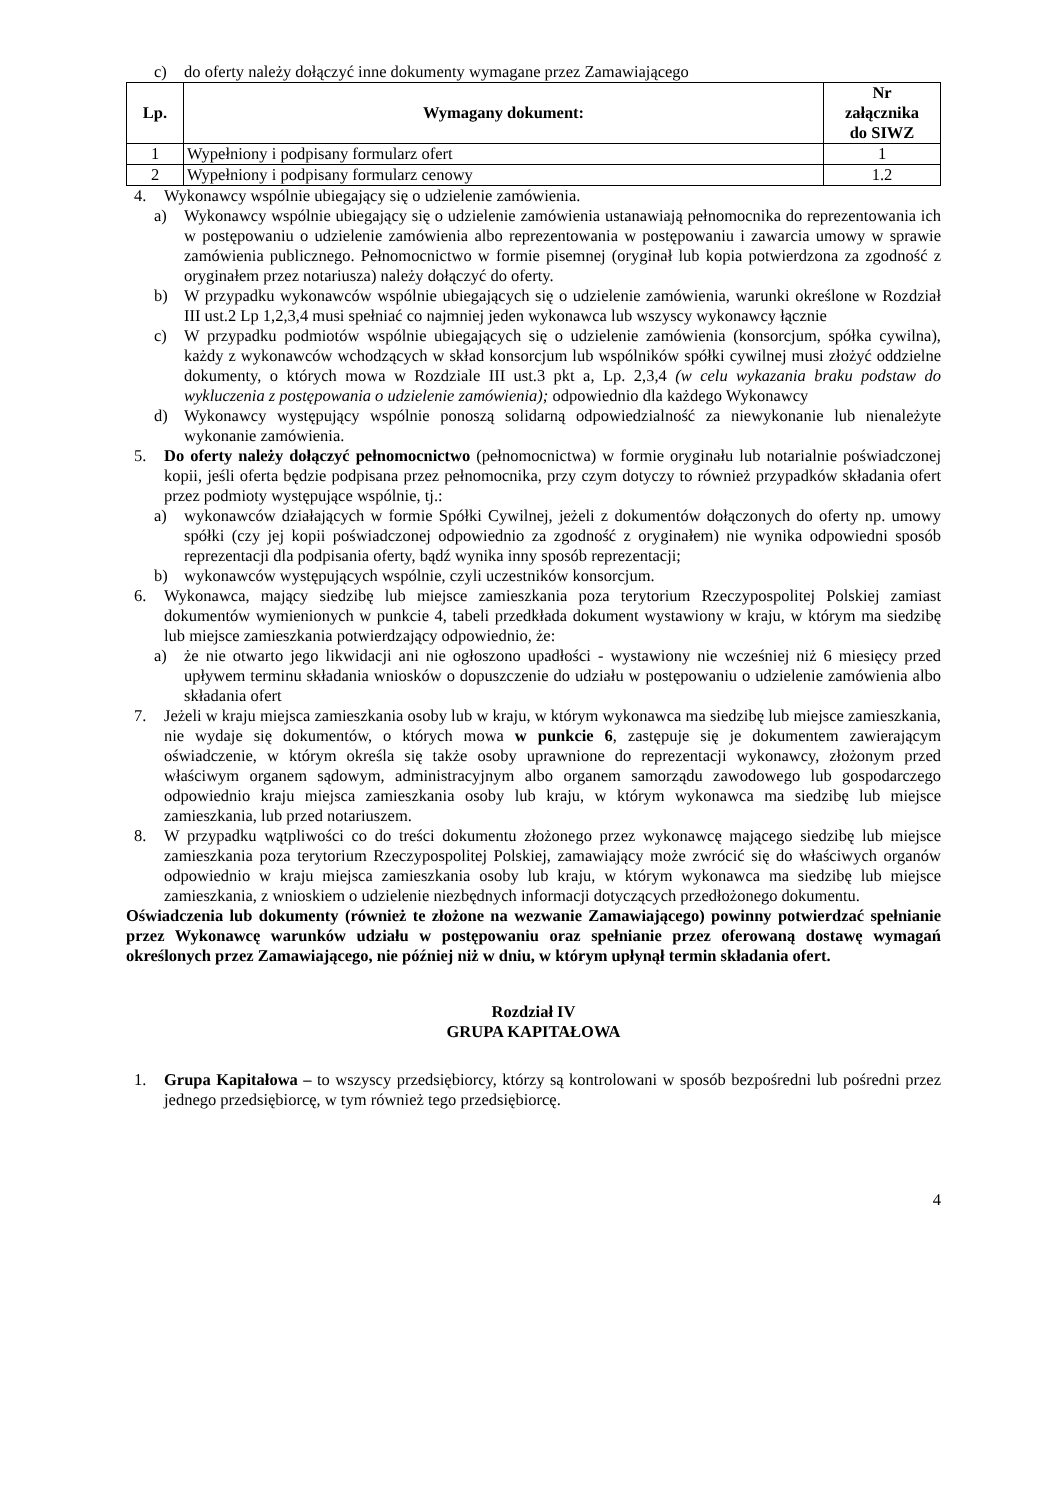c) do oferty należy dołączyć inne dokumenty wymagane przez Zamawiającego
| Lp. | Wymagany dokument: | Nr załącznika do SIWZ |
| --- | --- | --- |
| 1 | Wypełniony i podpisany formularz ofert | 1 |
| 2 | Wypełniony i podpisany formularz cenowy | 1.2 |
4. Wykonawcy wspólnie ubiegający się o udzielenie zamówienia.
a) Wykonawcy wspólnie ubiegający się o udzielenie zamówienia ustanawiają pełnomocnika do reprezentowania ich w postępowaniu o udzielenie zamówienia albo reprezentowania w postępowaniu i zawarcia umowy w sprawie zamówienia publicznego. Pełnomocnictwo w formie pisemnej (oryginał lub kopia potwierdzona za zgodność z oryginałem przez notariusza) należy dołączyć do oferty.
b) W przypadku wykonawców wspólnie ubiegających się o udzielenie zamówienia, warunki określone w Rozdział III ust.2 Lp 1,2,3,4 musi spełniać co najmniej jeden wykonawca lub wszyscy wykonawcy łącznie
c) W przypadku podmiotów wspólnie ubiegających się o udzielenie zamówienia (konsorcjum, spółka cywilna), każdy z wykonawców wchodzących w skład konsorcjum lub wspólników spółki cywilnej musi złożyć oddzielne dokumenty, o których mowa w Rozdziale III ust.3 pkt a, Lp. 2,3,4 (w celu wykazania braku podstaw do wykluczenia z postępowania o udzielenie zamówienia); odpowiednio dla każdego Wykonawcy
d) Wykonawcy występujący wspólnie ponoszą solidarną odpowiedzialność za niewykonanie lub nienależyte wykonanie zamówienia.
5. Do oferty należy dołączyć pełnomocnictwo (pełnomocnictwa) w formie oryginału lub notarialnie poświadczonej kopii, jeśli oferta będzie podpisana przez pełnomocnika, przy czym dotyczy to również przypadków składania ofert przez podmioty występujące wspólnie, tj.:
a) wykonawców działających w formie Spółki Cywilnej, jeżeli z dokumentów dołączonych do oferty np. umowy spółki (czy jej kopii poświadczonej odpowiednio za zgodność z oryginałem) nie wynika odpowiedni sposób reprezentacji dla podpisania oferty, bądź wynika inny sposób reprezentacji;
b) wykonawców występujących wspólnie, czyli uczestników konsorcjum.
6. Wykonawca, mający siedzibę lub miejsce zamieszkania poza terytorium Rzeczypospolitej Polskiej zamiast dokumentów wymienionych w punkcie 4, tabeli przedkłada dokument wystawiony w kraju, w którym ma siedzibę lub miejsce zamieszkania potwierdzający odpowiednio, że:
a) że nie otwarto jego likwidacji ani nie ogłoszono upadłości - wystawiony nie wcześniej niż 6 miesięcy przed upływem terminu składania wniosków o dopuszczenie do udziału w postępowaniu o udzielenie zamówienia albo składania ofert
7. Jeżeli w kraju miejsca zamieszkania osoby lub w kraju, w którym wykonawca ma siedzibę lub miejsce zamieszkania, nie wydaje się dokumentów, o których mowa w punkcie 6, zastępuje się je dokumentem zawierającym oświadczenie, w którym określa się także osoby uprawnione do reprezentacji wykonawcy, złożonym przed właściwym organem sądowym, administracyjnym albo organem samorządu zawodowego lub gospodarczego odpowiednio kraju miejsca zamieszkania osoby lub kraju, w którym wykonawca ma siedzibę lub miejsce zamieszkania, lub przed notariuszem.
8. W przypadku wątpliwości co do treści dokumentu złożonego przez wykonawcę mającego siedzibę lub miejsce zamieszkania poza terytorium Rzeczypospolitej Polskiej, zamawiający może zwrócić się do właściwych organów odpowiednio w kraju miejsca zamieszkania osoby lub kraju, w którym wykonawca ma siedzibę lub miejsce zamieszkania, z wnioskiem o udzielenie niezbędnych informacji dotyczących przedłożonego dokumentu.
Oświadczenia lub dokumenty (również te złożone na wezwanie Zamawiającego) powinny potwierdzać spełnianie przez Wykonawcę warunków udziału w postępowaniu oraz spełnianie przez oferowaną dostawę wymagań określonych przez Zamawiającego, nie później niż w dniu, w którym upłynął termin składania ofert.
Rozdział IV
GRUPA KAPITAŁOWA
1. Grupa Kapitałowa – to wszyscy przedsiębiorcy, którzy są kontrolowani w sposób bezpośredni lub pośredni przez jednego przedsiębiorcę, w tym również tego przedsiębiorcę.
4